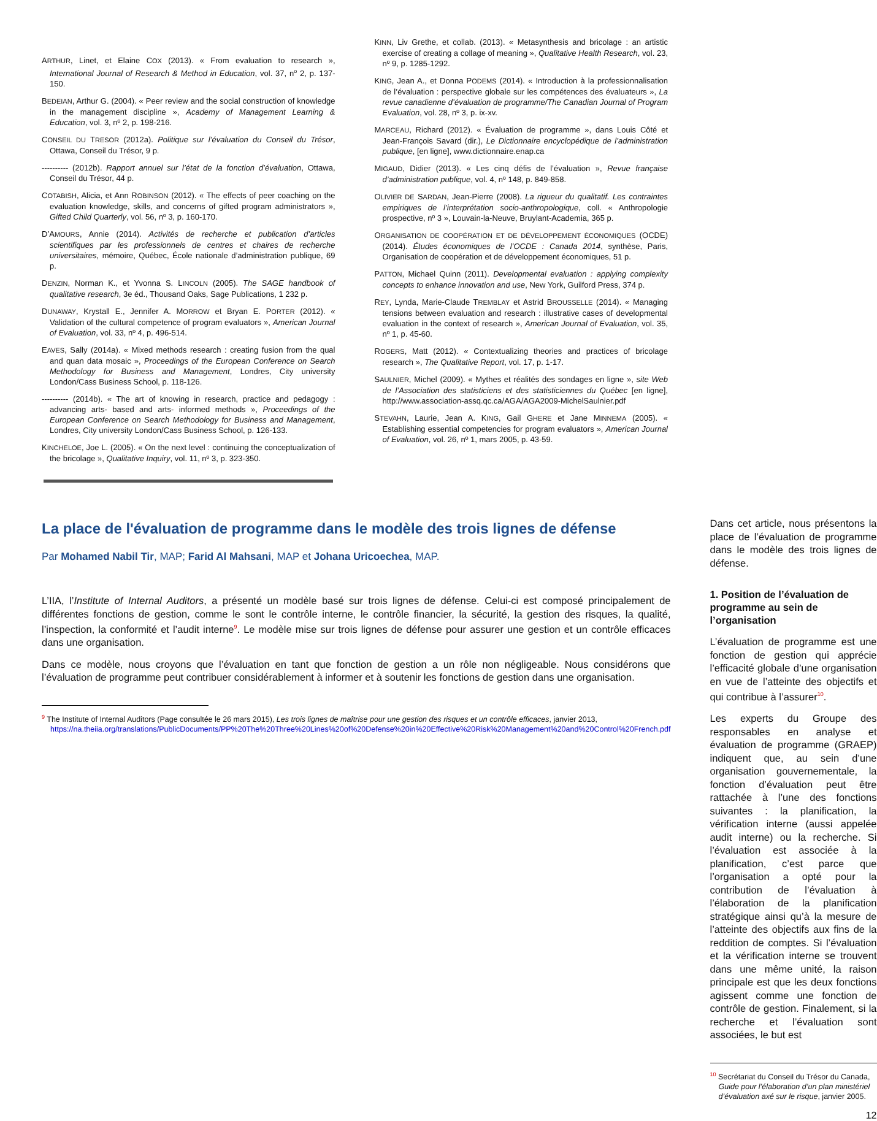ARTHUR, Linet, et Elaine COX (2013). « From evaluation to research », International Journal of Research & Method in Education, vol. 37, n<sup>o</sup> 2, p. 137-150.
BEDEIAN, Arthur G. (2004). « Peer review and the social construction of knowledge in the management discipline », Academy of Management Learning & Education, vol. 3, nº 2, p. 198-216.
CONSEIL DU TRESOR (2012a). Politique sur l’évaluation du Conseil du Trésor, Ottawa, Conseil du Trésor, 9 p.
---------- (2012b). Rapport annuel sur l’état de la fonction d’évaluation, Ottawa, Conseil du Trésor, 44 p.
COTABISH, Alicia, et Ann ROBINSON (2012). « The effects of peer coaching on the evaluation knowledge, skills, and concerns of gifted program administrators », Gifted Child Quarterly, vol. 56, nº 3, p. 160-170.
D’AMOURS, Annie (2014). Activités de recherche et publication d’articles scientifiques par les professionnels de centres et chaires de recherche universitaires, mémoire, Québec, École nationale d’administration publique, 69 p.
DENZIN, Norman K., et Yvonna S. LINCOLN (2005). The SAGE handbook of qualitative research, 3e éd., Thousand Oaks, Sage Publications, 1 232 p.
DUNAWAY, Krystall E., Jennifer A. MORROW et Bryan E. PORTER (2012). « Validation of the cultural competence of program evaluators », American Journal of Evaluation, vol. 33, nº 4, p. 496-514.
EAVES, Sally (2014a). « Mixed methods research : creating fusion from the qual and quan data mosaic », Proceedings of the European Conference on Search Methodology for Business and Management, Londres, City university London/Cass Business School, p. 118-126.
---------- (2014b). « The art of knowing in research, practice and pedagogy : advancing arts- based and arts- informed methods », Proceedings of the European Conference on Search Methodology for Business and Management, Londres, City university London/Cass Business School, p. 126-133.
KINCHELOE, Joe L. (2005). « On the next level : continuing the conceptualization of the bricolage », Qualitative Inquiry, vol. 11, nº 3, p. 323-350.
KINN, Liv Grethe, et collab. (2013). « Metasynthesis and bricolage : an artistic exercise of creating a collage of meaning », Qualitative Health Research, vol. 23, nº 9, p. 1285-1292.
KING, Jean A., et Donna PODEMS (2014). « Introduction à la professionnalisation de l’évaluation : perspective globale sur les compétences des évaluateurs », La revue canadienne d’évaluation de programme/The Canadian Journal of Program Evaluation, vol. 28, nº 3, p. ix-xv.
MARCEAU, Richard (2012). « Évaluation de programme », dans Louis Côté et Jean-François Savard (dir.), Le Dictionnaire encyclopédique de l’administration publique, [en ligne], www.dictionnaire.enap.ca
MIGAUD, Didier (2013). « Les cinq défis de l’évaluation », Revue française d’administration publique, vol. 4, nº 148, p. 849-858.
OLIVIER DE SARDAN, Jean-Pierre (2008). La rigueur du qualitatif. Les contraintes empiriques de l’interprétation socio-anthropologique, coll. « Anthropologie prospective, nº 3 », Louvain-la-Neuve, Bruylant-Academia, 365 p.
ORGANISATION DE COOPÉRATION ET DE DÉVELOPPEMENT ÉCONOMIQUES (OCDE) (2014). Études économiques de l’OCDE : Canada 2014, synthèse, Paris, Organisation de coopération et de développement économiques, 51 p.
PATTON, Michael Quinn (2011). Developmental evaluation : applying complexity concepts to enhance innovation and use, New York, Guilford Press, 374 p.
REY, Lynda, Marie-Claude TREMBLAY et Astrid BROUSSELLE (2014). « Managing tensions between evaluation and research : illustrative cases of developmental evaluation in the context of research », American Journal of Evaluation, vol. 35, nº 1, p. 45-60.
ROGERS, Matt (2012). « Contextualizing theories and practices of bricolage research », The Qualitative Report, vol. 17, p. 1-17.
SAULNIER, Michel (2009). « Mythes et réalités des sondages en ligne », site Web de l’Association des statisticiens et des statisticiennes du Québec [en ligne], http://www.association-assq.qc.ca/AGA/AGA2009-MichelSaulnier.pdf
STEVAHN, Laurie, Jean A. KING, Gail GHERE et Jane MINNEMA (2005). « Establishing essential competencies for program evaluators », American Journal of Evaluation, vol. 26, nº 1, mars 2005, p. 43-59.
La place de l'évaluation de programme dans le modèle des trois lignes de défense
Par Mohamed Nabil Tir, MAP; Farid Al Mahsani, MAP et Johana Uricoechea, MAP.
L’IIA, l’Institute of Internal Auditors, a présenté un modèle basé sur trois lignes de défense. Celui-ci est composé principalement de différentes fonctions de gestion, comme le sont le contrôle interne, le contrôle financier, la sécurité, la gestion des risques, la qualité, l’inspection, la conformité et l’audit interne<sup>9</sup>. Le modèle mise sur trois lignes de défense pour assurer une gestion et un contrôle efficaces dans une organisation.
Dans ce modèle, nous croyons que l’évaluation en tant que fonction de gestion a un rôle non négligeable. Nous considérons que l’évaluation de programme peut contribuer considérablement à informer et à soutenir les fonctions de gestion dans une organisation.
<sup>9</sup> The Institute of Internal Auditors (Page consultée le 26 mars 2015), Les trois lignes de maîtrise pour une gestion des risques et un contrôle efficaces, janvier 2013, https://na.theiia.org/translations/PublicDocuments/PP%20The%20Three%20Lines%20of%20Defense%20in%20Effective%20Risk%20Management%20and%20Control%20French.pdf
Dans cet article, nous présentons la place de l’évaluation de programme dans le modèle des trois lignes de défense.
1. Position de l’évaluation de programme au sein de l’organisation
L’évaluation de programme est une fonction de gestion qui apprécie l’efficacité globale d’une organisation en vue de l’atteinte des objectifs et qui contribue à l’assurer<sup>10</sup>.
Les experts du Groupe des responsables en analyse et évaluation de programme (GRAEP) indiquent que, au sein d’une organisation gouvernementale, la fonction d’évaluation peut être rattachée à l’une des fonctions suivantes : la planification, la vérification interne (aussi appelée audit interne) ou la recherche. Si l’évaluation est associée à la planification, c’est parce que l’organisation a opté pour la contribution de l’évaluation à l’élaboration de la planification stratégique ainsi qu’à la mesure de l’atteinte des objectifs aux fins de la reddition de comptes. Si l’évaluation et la vérification interne se trouvent dans une même unité, la raison principale est que les deux fonctions agissent comme une fonction de contrôle de gestion. Finalement, si la recherche et l’évaluation sont associées, le but est
<sup>10</sup> Secrétariat du Conseil du Trésor du Canada, Guide pour l’élaboration d’un plan ministériel d’évaluation axé sur le risque, janvier 2005.
12